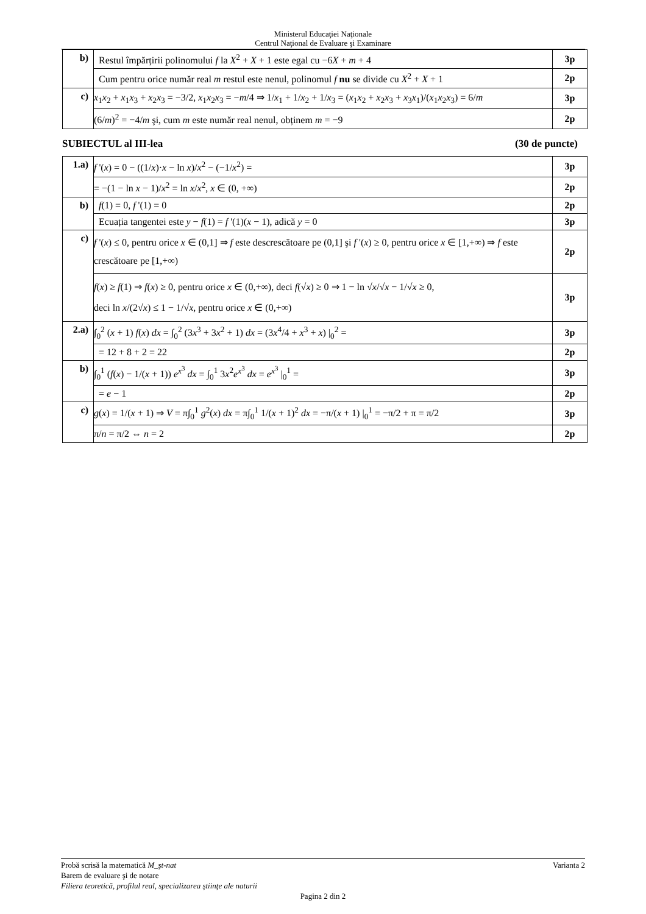Ministerul Educaţiei Naţionale
Centrul Naţional de Evaluare şi Examinare
| b) | Restul împărțirii polinomului f la X<sup>2</sup> + X + 1 este egal cu −6 X + m + 4 | 3p |
| | Cum pentru orice număr real m restul este nenul, polinomul f nu se divide cu X<sup>2</sup> + X + 1 | 2p |
| c) | x<sub>1</sub> x<sub>2</sub> + x<sub>1</sub> x<sub>3</sub> + x<sub>2</sub> x<sub>3</sub> = −3/2, x<sub>1</sub> x<sub>2</sub> x<sub>3</sub> = − m /4 ⇒ 1/ x<sub>1</sub> + 1/ x<sub>2</sub> + 1/ x<sub>3</sub> = ( x<sub>1</sub> x<sub>2</sub> + x<sub>2</sub> x<sub>3</sub> + x<sub>3</sub> x<sub>1</sub>)/( x<sub>1</sub> x<sub>2</sub> x<sub>3</sub>) = 6/ m | 3p |
| | (6/ m )<sup>2</sup> = −4/ m şi, cum m este număr real nenul, obținem m = −9 | 2p |
SUBIECTUL al III-lea (30 de puncte)
| 1.a) | f '( x ) = 0 − ((1/ x )· x − ln x )/ x<sup>2</sup> − (−1/ x<sup>2</sup>) = | 3p |
| | = −(1 − ln x − 1)/ x<sup>2</sup> = ln x / x<sup>2</sup>, x ∈ (0, +∞) | 2p |
| b) | f (1) = 0, f '(1) = 0 | 2p |
| | Ecuația tangentei este y − f (1) = f '(1)( x − 1), adică y = 0 | 3p |
| c) | f '( x ) ≤ 0, pentru orice x ∈ (0,1] ⇒ f este descrescătoare pe (0,1] şi f '( x ) ≥ 0, pentru orice x ∈ [1,+∞) ⇒ f este crescătoare pe [1,+∞) | 2p |
| | f ( x ) ≥ f (1) ⇒ f ( x ) ≥ 0, pentru orice x ∈ (0,+∞), deci f (√ x ) ≥ 0 ⇒ 1 − ln √ x /√ x − 1/√ x ≥ 0, deci ln x /(2√ x ) ≤ 1 − 1/√ x , pentru orice x ∈ (0,+∞) | 3p |
| 2.a) | ∫<sub>0</sub><sup>2</sup> ( x + 1) f ( x ) dx = ∫<sub>0</sub><sup>2</sup> (3 x<sup>3</sup> + 3 x<sup>2</sup> + 1) dx = (3 x<sup>4</sup>/4 + x<sup>3</sup> + x ) /<sub>0</sub><sup>2</sup> = | 3p |
| | = 12 + 8 + 2 = 22 | 2p |
| b) | ∫<sub>0</sub><sup>1</sup> ( f ( x ) − 1/( x + 1)) e<sup>x<sup>3</sup></sup> dx = ∫<sub>0</sub><sup>1</sup> 3 x<sup>2</sup> e<sup>x<sup>3</sup></sup> dx = e<sup>x<sup>3</sup></sup> /<sub>0</sub><sup>1</sup> = | 3p |
| | = e − 1 | 2p |
| c) | g ( x ) = 1/( x + 1) ⇒ V = π∫<sub>0</sub><sup>1</sup> g<sup>2</sup>( x ) dx = π∫<sub>0</sub><sup>1</sup> 1/( x + 1)<sup>2</sup> dx = −π/( x + 1) /<sub>0</sub><sup>1</sup> = −π/2 + π = π/2 | 3p |
| | π/ n = π/2 ⇔ n = 2 | 2p |
Probă scrisă la matematică M_şt-nat Varianta 2
Barem de evaluare şi de notare
Filiera teoretică, profilul real, specializarea ştiinţe ale naturii
Pagina 2 din 2